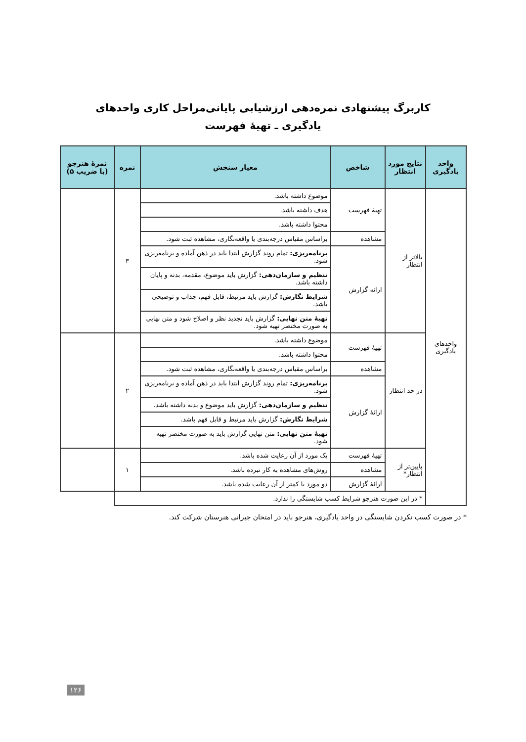کاربرگ پیشنهادی نمره‌دهی ارزشیابی پایانی‌مراحل کاری واحدهای
یادگیری ـ تهیهٔ فهرست
| واحد یادگیری | نتایج مورد انتظار | شاخص | معیار سنجش | نمره | نمرهٔ هنرجو (با ضریب ۵) |
| --- | --- | --- | --- | --- | --- |
| واحدهای یادگیری | بالاتر از انتظار | تهیهٔ فهرست | موضوع داشته باشد. | ۳ | |
| | | | هدف داشته باشد. | | |
| | | | محتوا داشته باشد. | | |
| | | مشاهده | براساس مقیاس درجه‌بندی یا واقعه‌نگاری، مشاهده ثبت شود. | | |
| | | ارائه گزارش | برنامه‌ریزی: تمام روند گزارش ابتدا باید در ذهن آماده و برنامه‌ریزی شود. | | |
| | | | تنظیم و سازمان‌دهی: گزارش باید موضوع، مقدمه، بدنه و پایان داشته باشد. | | |
| | | | شرایط نگارش: گزارش باید مرتبط، قابل فهم، جذاب و توضیحی باشد. | | |
| | | | تهیهٔ متن نهایی: گزارش باید تجدید نظر و اصلاح شود و متن نهایی به صورت مختصر تهیه شود. | | |
| | در حد انتظار | تهیهٔ فهرست | موضوع داشته باشد. | ۲ | |
| | | | محتوا داشته باشد. | | |
| | | مشاهده | براساس مقیاس درجه‌بندی یا واقعه‌نگاری، مشاهده ثبت شود. | | |
| | | ارائهٔ گزارش | برنامه‌ریزی: تمام روند گزارش ابتدا باید در ذهن آماده و برنامه‌ریزی شود. | | |
| | | | تنظیم و سازمان‌دهی: گزارش باید موضوع و بدنه داشته باشد. | | |
| | | | شرایط نگارش: گزارش باید مرتبط و قابل فهم باشد. | | |
| | | | تهیهٔ متن نهایی: متن نهایی گزارش باید به صورت مختصر تهیه شود. | | |
| | پایین‌تر از انتظار* | تهیهٔ فهرست | یک مورد از آن رعایت شده باشد. | ۱ | |
| | | مشاهده | روش‌های مشاهده به کار نبرده باشد. | | |
| | | ارائهٔ گزارش | دو مورد یا کمتر از آن رعایت شده باشد. | | |
| | * در این صورت هنرجو شرایط کسب شایستگی را ندارد. | | | | |
* در صورت کسب نکردن شایستگی در واحد یادگیری، هنرجو باید در امتحان جبرانی هنرستان شرکت کند.
۱۲۶